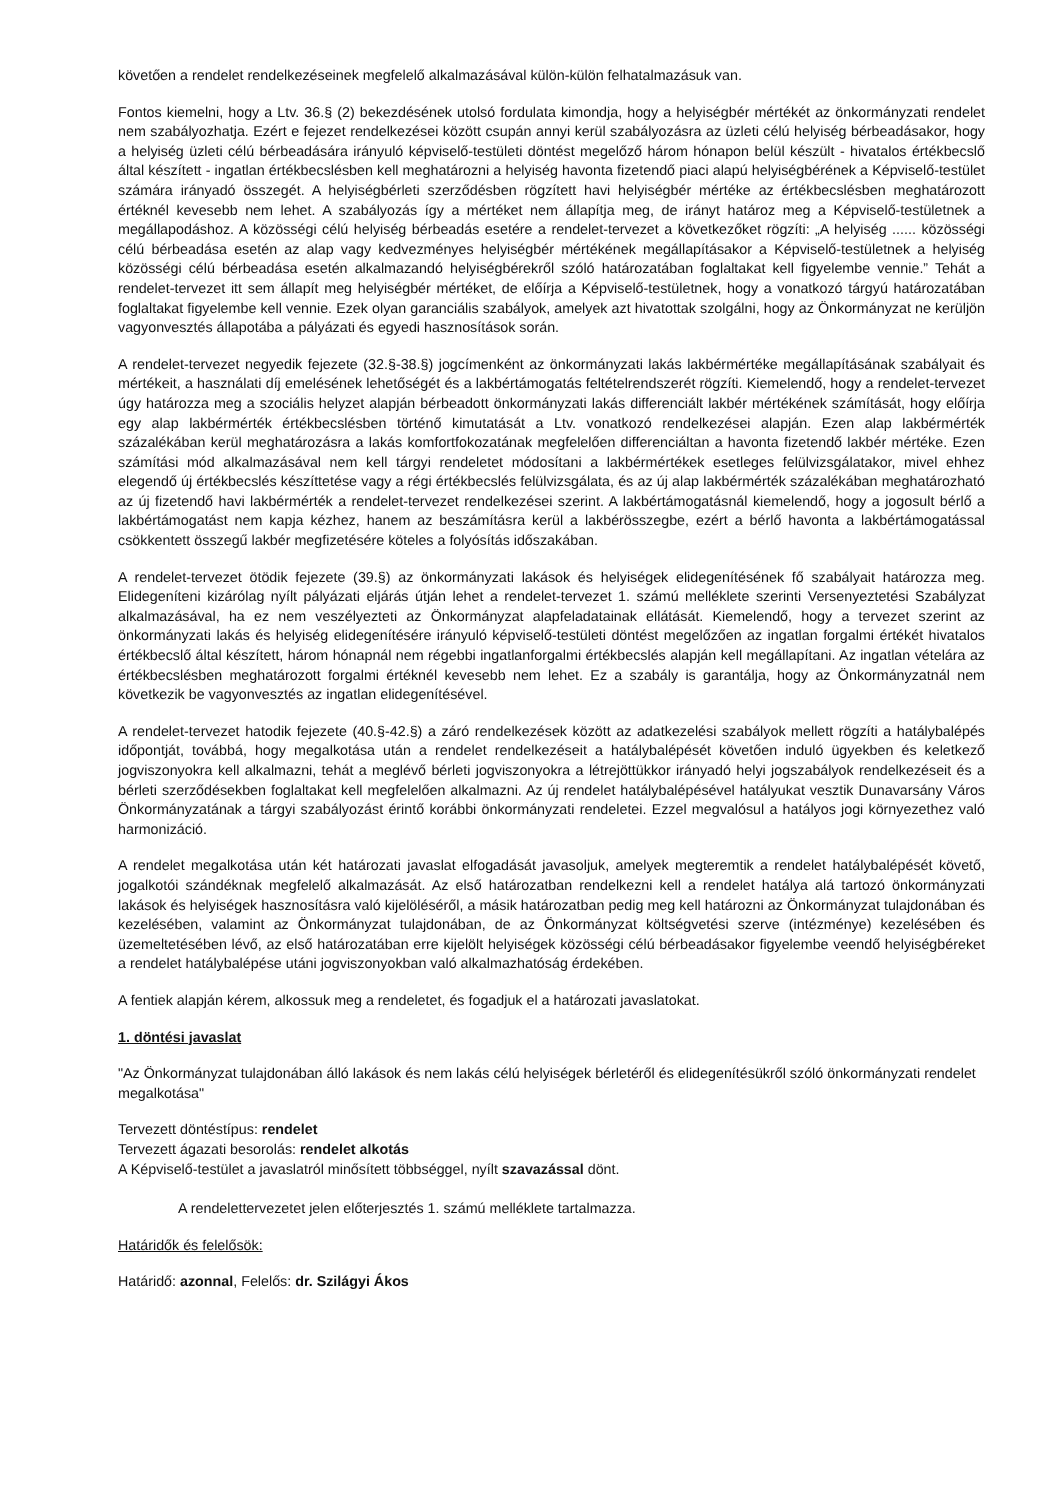követően a rendelet rendelkezéseinek megfelelő alkalmazásával külön-külön felhatalmazásuk van.
Fontos kiemelni, hogy a Ltv. 36.§ (2) bekezdésének utolsó fordulata kimondja, hogy a helyiségbér mértékét az önkormányzati rendelet nem szabályozhatja. Ezért e fejezet rendelkezései között csupán annyi kerül szabályozásra az üzleti célú helyiség bérbeadásakor, hogy a helyiség üzleti célú bérbeadására irányuló képviselő-testületi döntést megelőző három hónapon belül készült - hivatalos értékbecslő által készített - ingatlan értékbecslésben kell meghatározni a helyiség havonta fizetendő piaci alapú helyiségbérének a Képviselő-testület számára irányadó összegét. A helyiségbérleti szerződésben rögzített havi helyiségbér mértéke az értékbecslésben meghatározott értéknél kevesebb nem lehet. A szabályozás így a mértéket nem állapítja meg, de irányt határoz meg a Képviselő-testületnek a megállapodáshoz. A közösségi célú helyiség bérbeadás esetére a rendelet-tervezet a következőket rögzíti: „A helyiség ...... közösségi célú bérbeadása esetén az alap vagy kedvezményes helyiségbér mértékének megállapításakor a Képviselő-testületnek a helyiség közösségi célú bérbeadása esetén alkalmazandó helyiségbérekről szóló határozatában foglaltakat kell figyelembe vennie.” Tehát a rendelet-tervezet itt sem állapít meg helyiségbér mértéket, de előírja a Képviselő-testületnek, hogy a vonatkozó tárgyú határozatában foglaltakat figyelembe kell vennie. Ezek olyan garanciális szabályok, amelyek azt hivatottak szolgálni, hogy az Önkormányzat ne kerüljön vagyonvesztés állapotába a pályázati és egyedi hasznosítások során.
A rendelet-tervezet negyedik fejezete (32.§-38.§) jogcímenként az önkormányzati lakás lakbérmértéke megállapításának szabályait és mértékeit, a használati díj emelésének lehetőségét és a lakbértámogatás feltételrendszerét rögzíti. Kiemelendő, hogy a rendelet-tervezet úgy határozza meg a szociális helyzet alapján bérbeadott önkormányzati lakás differenciált lakbér mértékének számítását, hogy előírja egy alap lakbérmérték értékbecslésben történő kimutatását a Ltv. vonatkozó rendelkezései alapján. Ezen alap lakbérmérték százalékában kerül meghatározásra a lakás komfortfokozatának megfelelően differenciáltan a havonta fizetendő lakbér mértéke. Ezen számítási mód alkalmazásával nem kell tárgyi rendeletet módosítani a lakbérmértékek esetleges felülvizsgálatakor, mivel ehhez elegendő új értékbecslés készíttetése vagy a régi értékbecslés felülvizsgálata, és az új alap lakbérmérték százalékában meghatározható az új fizetendő havi lakbérmérték a rendelet-tervezet rendelkezései szerint. A lakbértámogatásnál kiemelendő, hogy a jogosult bérlő a lakbértámogatást nem kapja kézhez, hanem az beszámításra kerül a lakbérösszegbe, ezért a bérlő havonta a lakbértámogatással csökkentett összegű lakbér megfizetésére köteles a folyósítás időszakában.
A rendelet-tervezet ötödik fejezete (39.§) az önkormányzati lakások és helyiségek elidegenítésének fő szabályait határozza meg. Elidegeníteni kizárólag nyílt pályázati eljárás útján lehet a rendelet-tervezet 1. számú melléklete szerinti Versenyeztetési Szabályzat alkalmazásával, ha ez nem veszélyezteti az Önkormányzat alapfeladatainak ellátását. Kiemelendő, hogy a tervezet szerint az önkormányzati lakás és helyiség elidegenítésére irányuló képviselő-testületi döntést megelőzően az ingatlan forgalmi értékét hivatalos értékbecslő által készített, három hónapnál nem régebbi ingatlanforgalmi értékbecslés alapján kell megállapítani. Az ingatlan vételára az értékbecslésben meghatározott forgalmi értéknél kevesebb nem lehet. Ez a szabály is garantálja, hogy az Önkormányzatnál nem következik be vagyonvesztés az ingatlan elidegenítésével.
A rendelet-tervezet hatodik fejezete (40.§-42.§) a záró rendelkezések között az adatkezelési szabályok mellett rögzíti a hatálybalépés időpontját, továbbá, hogy megalkotása után a rendelet rendelkezéseit a hatálybalépését követően induló ügyekben és keletkező jogviszonyokra kell alkalmazni, tehát a meglévő bérleti jogviszonyokra a létrejöttükkor irányadó helyi jogszabályok rendelkezéseit és a bérleti szerződésekben foglaltakat kell megfelelően alkalmazni. Az új rendelet hatálybalépésével hatályukat vesztik Dunavarsány Város Önkormányzatának a tárgyi szabályozást érintő korábbi önkormányzati rendeletei. Ezzel megvalósul a hatályos jogi környezethez való harmonizáció.
A rendelet megalkotása után két határozati javaslat elfogadását javasoljuk, amelyek megteremtik a rendelet hatálybalépését követő, jogalkotói szándéknak megfelelő alkalmazását. Az első határozatban rendelkezni kell a rendelet hatálya alá tartozó önkormányzati lakások és helyiségek hasznosításra való kijelöléséről, a másik határozatban pedig meg kell határozni az Önkormányzat tulajdonában és kezelésében, valamint az Önkormányzat tulajdonában, de az Önkormányzat költségvetési szerve (intézménye) kezelésében és üzemeltetésében lévő, az első határozatában erre kijelölt helyiségek közösségi célú bérbeadásakor figyelembe veendő helyiségbéreket a rendelet hatálybalépése utáni jogviszonyokban való alkalmazhatóság érdekében.
A fentiek alapján kérem, alkossuk meg a rendeletet, és fogadjuk el a határozati javaslatokat.
1. döntési javaslat
"Az Önkormányzat tulajdonában álló lakások és nem lakás célú helyiségek bérletéről és elidegenítésükről szóló önkormányzati rendelet megalkotása"
Tervezett döntéstípus: rendelet
Tervezett ágazati besorolás: rendelet alkotás
A Képviselő-testület a javaslatról minősített többséggel, nyílt szavazással dönt.
A rendelettervezetet jelen előterjesztés 1. számú melléklete tartalmazza.
Határidők és felelősök:
Határidő: azonnal, Felelős: dr. Szilágyi Ákos